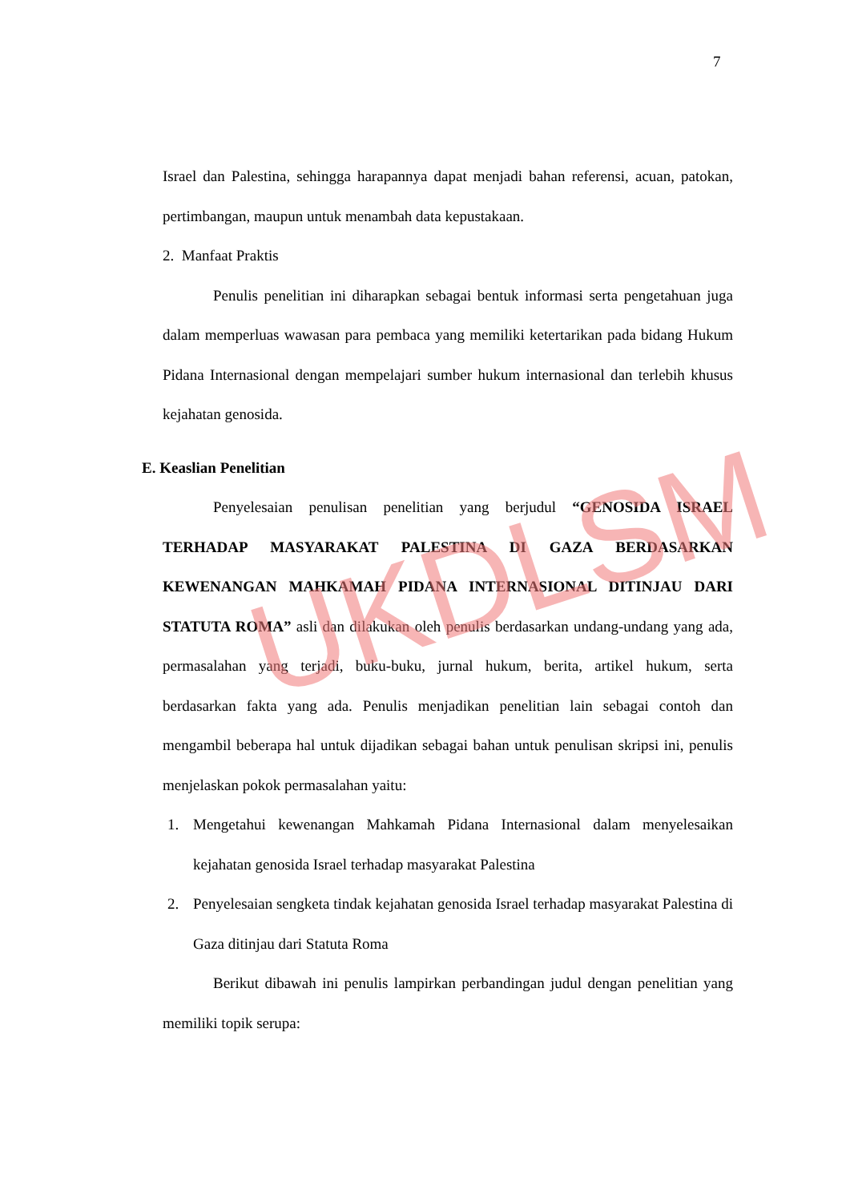7
Israel dan Palestina, sehingga harapannya dapat menjadi bahan referensi, acuan, patokan, pertimbangan, maupun untuk menambah data kepustakaan.
2. Manfaat Praktis
Penulis penelitian ini diharapkan sebagai bentuk informasi serta pengetahuan juga dalam memperluas wawasan para pembaca yang memiliki ketertarikan pada bidang Hukum Pidana Internasional dengan mempelajari sumber hukum internasional dan terlebih khusus kejahatan genosida.
E. Keaslian Penelitian
Penyelesaian penulisan penelitian yang berjudul “GENOSIDA ISRAEL TERHADAP MASYARAKAT PALESTINA DI GAZA BERDASARKAN KEWENANGAN MAHKAMAH PIDANA INTERNASIONAL DITINJAU DARI STATUTA ROMA” asli dan dilakukan oleh penulis berdasarkan undang-undang yang ada, permasalahan yang terjadi, buku-buku, jurnal hukum, berita, artikel hukum, serta berdasarkan fakta yang ada. Penulis menjadikan penelitian lain sebagai contoh dan mengambil beberapa hal untuk dijadikan sebagai bahan untuk penulisan skripsi ini, penulis menjelaskan pokok permasalahan yaitu:
1. Mengetahui kewenangan Mahkamah Pidana Internasional dalam menyelesaikan kejahatan genosida Israel terhadap masyarakat Palestina
2. Penyelesaian sengketa tindak kejahatan genosida Israel terhadap masyarakat Palestina di Gaza ditinjau dari Statuta Roma
Berikut dibawah ini penulis lampirkan perbandingan judul dengan penelitian yang memiliki topik serupa:
UKDLSM